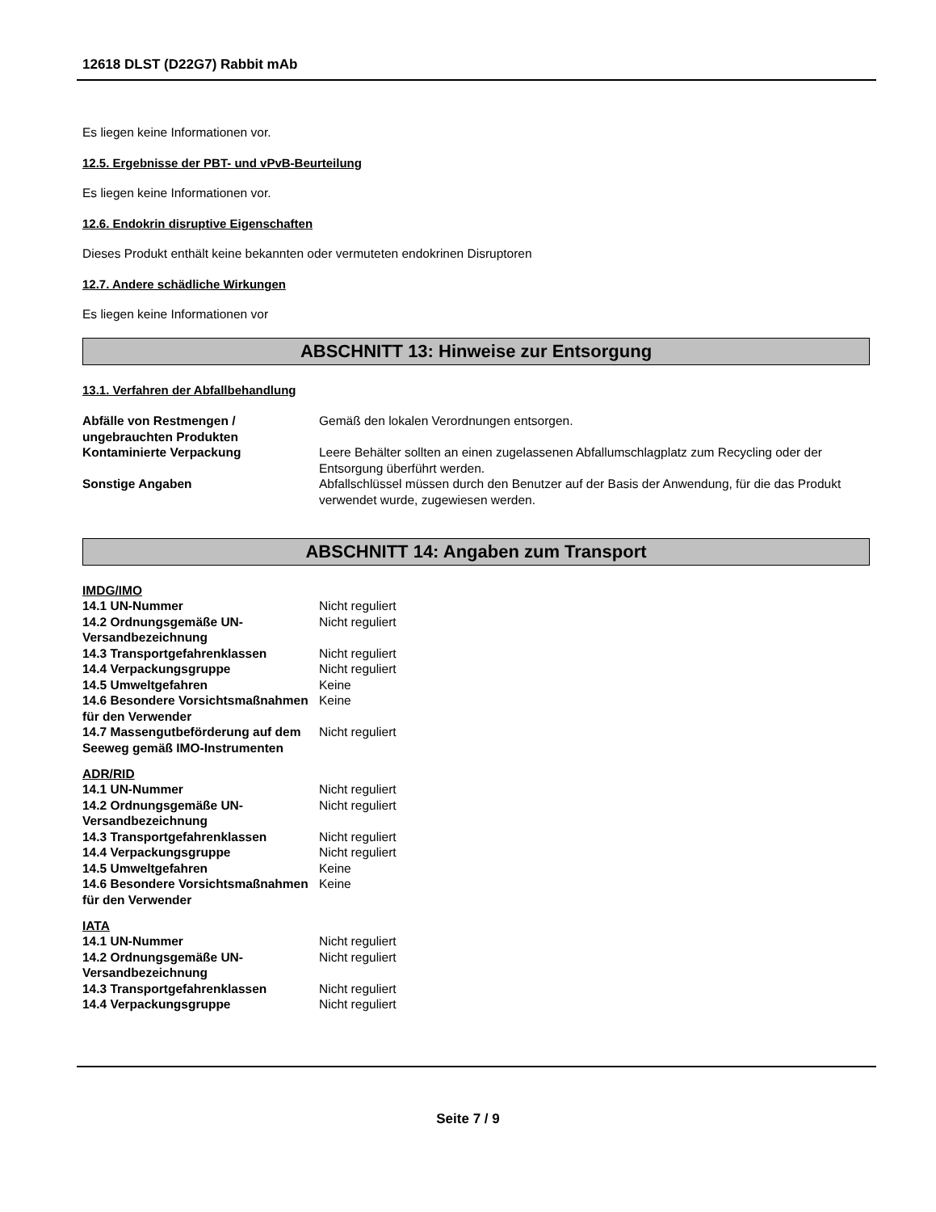12618 DLST (D22G7) Rabbit mAb
Es liegen keine Informationen vor.
12.5. Ergebnisse der PBT- und vPvB-Beurteilung
Es liegen keine Informationen vor.
12.6. Endokrin disruptive Eigenschaften
Dieses Produkt enthält keine bekannten oder vermuteten endokrinen Disruptoren
12.7. Andere schädliche Wirkungen
Es liegen keine Informationen vor
ABSCHNITT 13: Hinweise zur Entsorgung
13.1. Verfahren der Abfallbehandlung
| Abfälle von Restmengen / ungebrauchten Produkten | Gemäß den lokalen Verordnungen entsorgen. |
| Kontaminierte Verpackung | Leere Behälter sollten an einen zugelassenen Abfallumschlagplatz zum Recycling oder der Entsorgung überführt werden. |
| Sonstige Angaben | Abfallschlüssel müssen durch den Benutzer auf der Basis der Anwendung, für die das Produkt verwendet wurde, zugewiesen werden. |
ABSCHNITT 14: Angaben zum Transport
IMDG/IMO
| 14.1 UN-Nummer | Nicht reguliert |
| 14.2 Ordnungsgemäße UN-Versandbezeichnung | Nicht reguliert |
| 14.3 Transportgefahrenklassen | Nicht reguliert |
| 14.4 Verpackungsgruppe | Nicht reguliert |
| 14.5 Umweltgefahren | Keine |
| 14.6 Besondere Vorsichtsmaßnahmen für den Verwender | Keine |
| 14.7 Massengutbeförderung auf dem Seeweg gemäß IMO-Instrumenten | Nicht reguliert |
ADR/RID
| 14.1 UN-Nummer | Nicht reguliert |
| 14.2 Ordnungsgemäße UN-Versandbezeichnung | Nicht reguliert |
| 14.3 Transportgefahrenklassen | Nicht reguliert |
| 14.4 Verpackungsgruppe | Nicht reguliert |
| 14.5 Umweltgefahren | Keine |
| 14.6 Besondere Vorsichtsmaßnahmen für den Verwender | Keine |
IATA
| 14.1 UN-Nummer | Nicht reguliert |
| 14.2 Ordnungsgemäße UN-Versandbezeichnung | Nicht reguliert |
| 14.3 Transportgefahrenklassen | Nicht reguliert |
| 14.4 Verpackungsgruppe | Nicht reguliert |
Seite 7 / 9